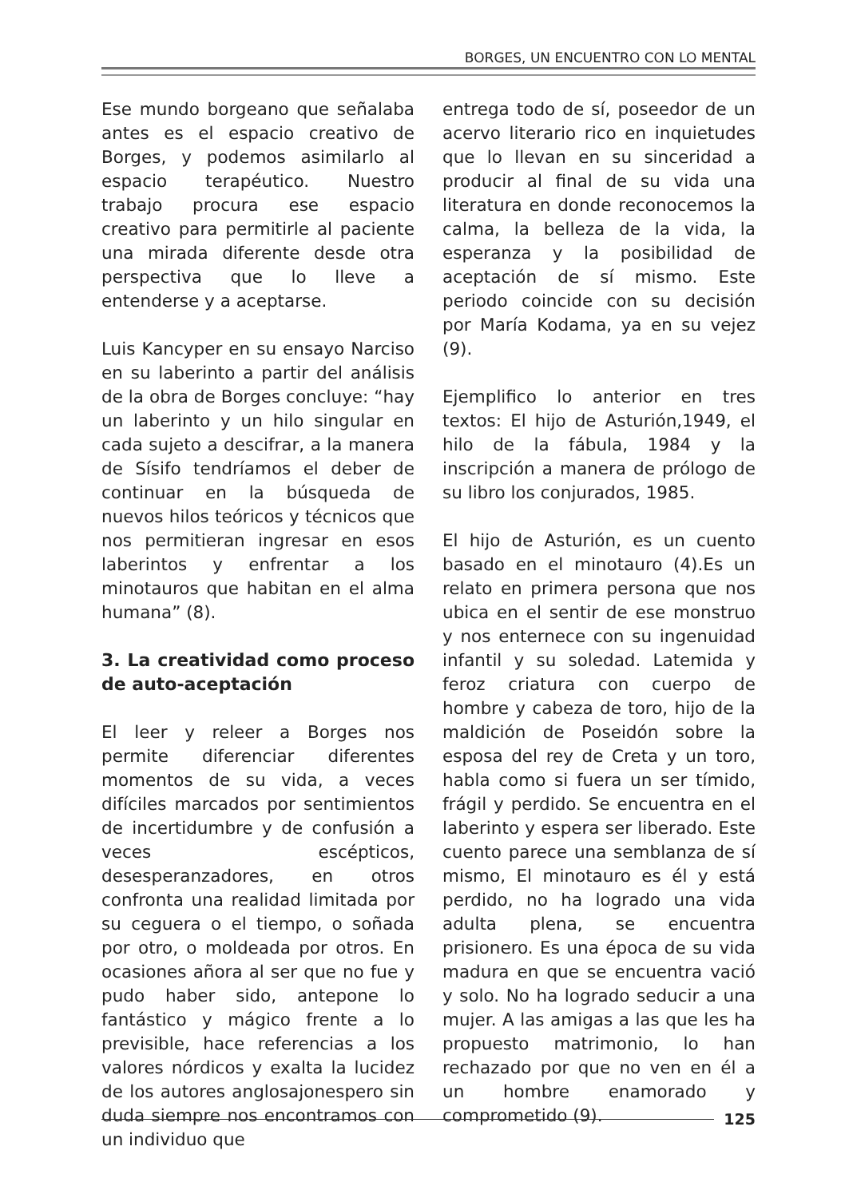BORGES, UN ENCUENTRO CON LO MENTAL
Ese mundo borgeano que señalaba antes es el espacio creativo de Borges, y podemos asimilarlo al espacio terapéutico. Nuestro trabajo procura ese espacio creativo para permitirle al paciente una mirada diferente desde otra perspectiva que lo lleve a entenderse y a aceptarse.
Luis Kancyper en su ensayo Narciso en su laberinto a partir del análisis de la obra de Borges concluye: “hay un laberinto y un hilo singular en cada sujeto a descifrar, a la manera de Sísifo tendríamos el deber de continuar en la búsqueda de nuevos hilos teóricos y técnicos que nos permitieran ingresar en esos laberintos y enfrentar a los minotauros que habitan en el alma humana” (8).
3. La creatividad como proceso de auto-aceptación
El leer y releer a Borges nos permite diferenciar diferentes momentos de su vida, a veces difíciles marcados por sentimientos de incertidumbre y de confusión a veces escépticos, desesperanzadores, en otros confronta una realidad limitada por su ceguera o el tiempo, o soñada por otro, o moldeada por otros. En ocasiones añora al ser que no fue y pudo haber sido, antepone lo fantástico y mágico frente a lo previsible, hace referencias a los valores nórdicos y exalta la lucidez de los autores anglosajonespero sin duda siempre nos encontramos con un individuo que
entrega todo de sí, poseedor de un acervo literario rico en inquietudes que lo llevan en su sinceridad a producir al final de su vida una literatura en donde reconocemos la calma, la belleza de la vida, la esperanza y la posibilidad de aceptación de sí mismo. Este periodo coincide con su decisión por María Kodama, ya en su vejez (9).
Ejemplifico lo anterior en tres textos: El hijo de Asturión,1949, el hilo de la fábula, 1984 y la inscripción a manera de prólogo de su libro los conjurados, 1985.
El hijo de Asturión, es un cuento basado en el minotauro (4).Es un relato en primera persona que nos ubica en el sentir de ese monstruo y nos enternece con su ingenuidad infantil y su soledad. Latemida y feroz criatura con cuerpo de hombre y cabeza de toro, hijo de la maldición de Poseidón sobre la esposa del rey de Creta y un toro, habla como si fuera un ser tímido, frágil y perdido. Se encuentra en el laberinto y espera ser liberado. Este cuento parece una semblanza de sí mismo, El minotauro es él y está perdido, no ha logrado una vida adulta plena, se encuentra prisionero. Es una época de su vida madura en que se encuentra vació y solo. No ha logrado seducir a una mujer. A las amigas a las que les ha propuesto matrimonio, lo han rechazado por que no ven en él a un hombre enamorado y comprometido (9).
125